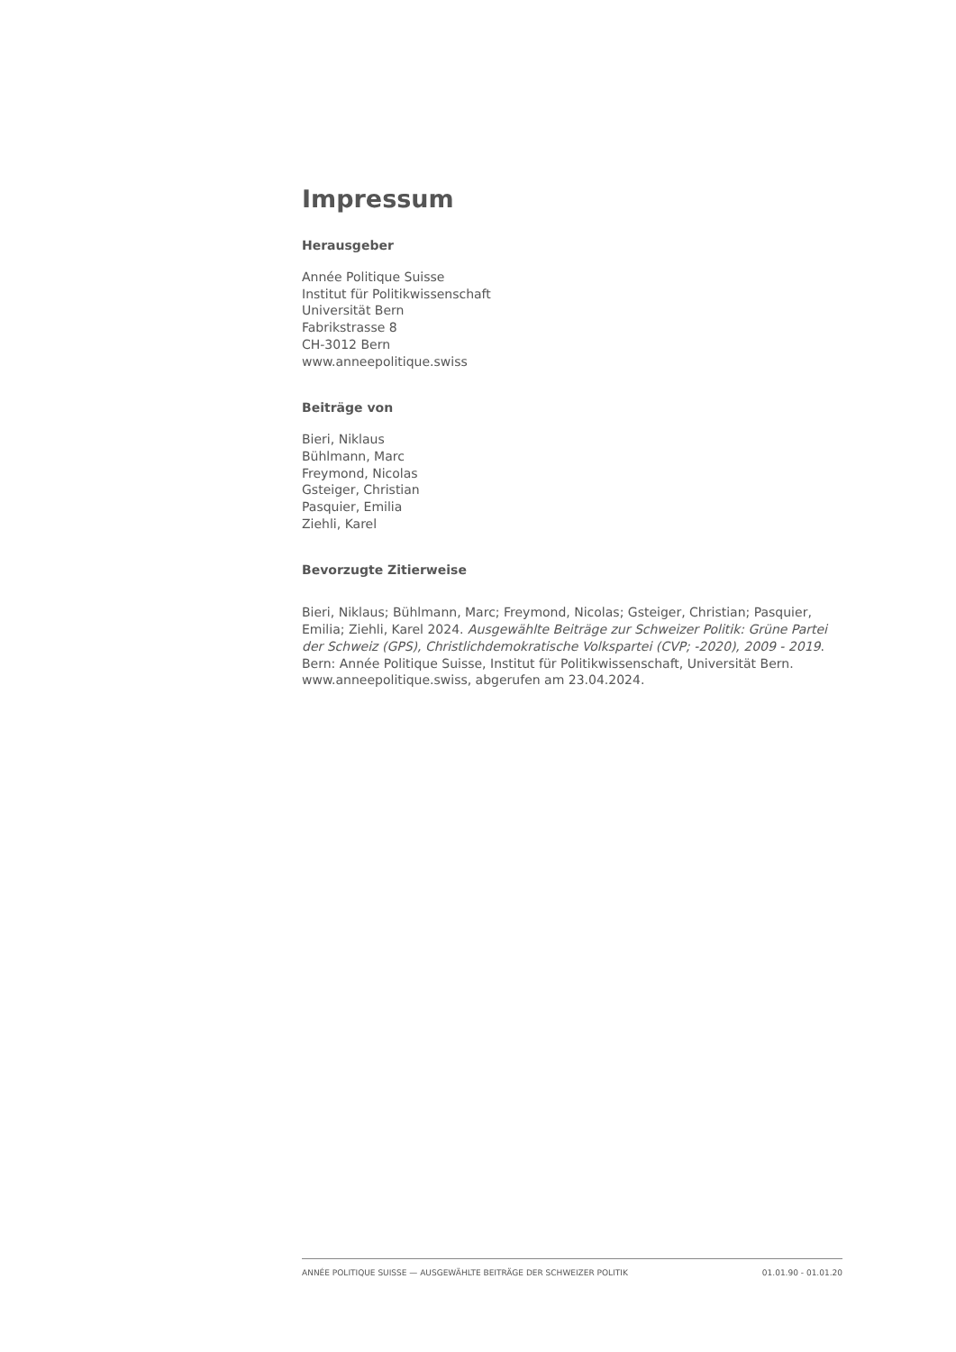Impressum
Herausgeber
Année Politique Suisse
Institut für Politikwissenschaft
Universität Bern
Fabrikstrasse 8
CH-3012 Bern
www.anneepolitique.swiss
Beiträge von
Bieri, Niklaus
Bühlmann, Marc
Freymond, Nicolas
Gsteiger, Christian
Pasquier, Emilia
Ziehli, Karel
Bevorzugte Zitierweise
Bieri, Niklaus; Bühlmann, Marc; Freymond, Nicolas; Gsteiger, Christian; Pasquier, Emilia; Ziehli, Karel 2024. Ausgewählte Beiträge zur Schweizer Politik: Grüne Partei der Schweiz (GPS), Christlichdemokratische Volkspartei (CVP; -2020), 2009 - 2019. Bern: Année Politique Suisse, Institut für Politikwissenschaft, Universität Bern. www.anneepolitique.swiss, abgerufen am 23.04.2024.
ANNÉE POLITIQUE SUISSE — AUSGEWÄHLTE BEITRÄGE DER SCHWEIZER POLITIK 01.01.90 - 01.01.20